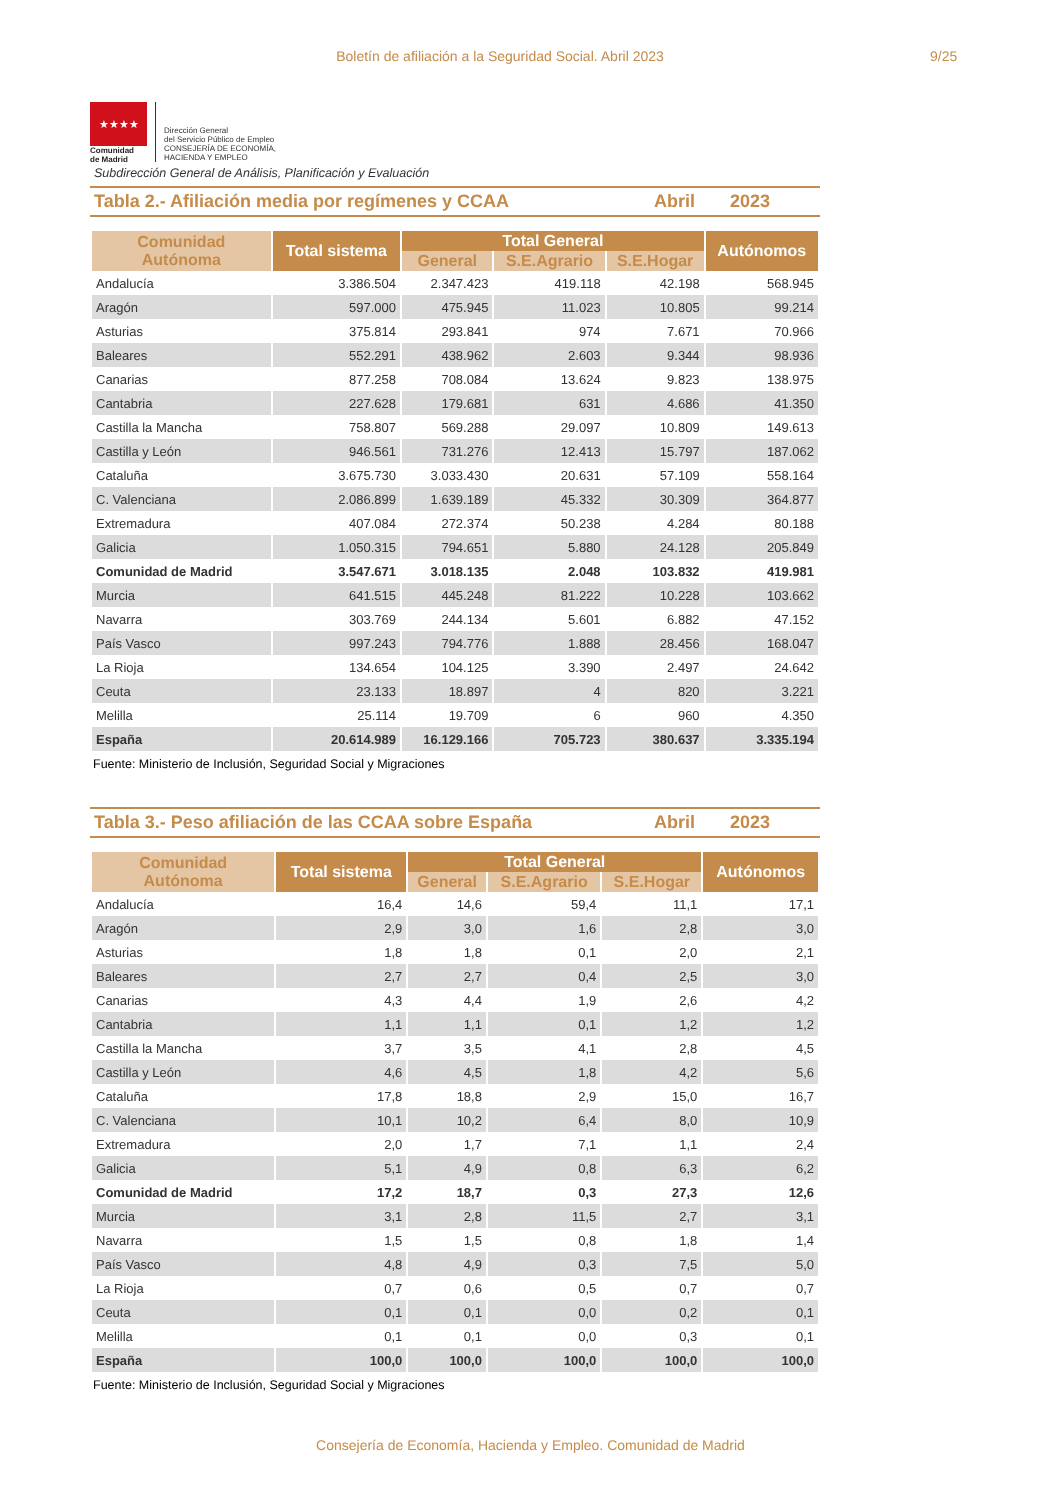Boletín de afiliación a la Seguridad Social. Abril 2023 9/25
★★★★
Comunidad
de Madrid
Dirección General
del Servicio Público de Empleo
CONSEJERÍA DE ECONOMÍA,
HACIENDA Y EMPLEO
Subdirección General de Análisis, Planificación y Evaluación
Tabla 2.- Afiliación media por regímenes y CCAA Abril 2023
| Comunidad Autónoma | Total sistema | Total General | | | Autónomos |
| --- | --- | --- | --- | --- | --- |
| | | General | S.E.Agrario | S.E.Hogar | |
| Andalucía | 3.386.504 | 2.347.423 | 419.118 | 42.198 | 568.945 |
| Aragón | 597.000 | 475.945 | 11.023 | 10.805 | 99.214 |
| Asturias | 375.814 | 293.841 | 974 | 7.671 | 70.966 |
| Baleares | 552.291 | 438.962 | 2.603 | 9.344 | 98.936 |
| Canarias | 877.258 | 708.084 | 13.624 | 9.823 | 138.975 |
| Cantabria | 227.628 | 179.681 | 631 | 4.686 | 41.350 |
| Castilla la Mancha | 758.807 | 569.288 | 29.097 | 10.809 | 149.613 |
| Castilla y León | 946.561 | 731.276 | 12.413 | 15.797 | 187.062 |
| Cataluña | 3.675.730 | 3.033.430 | 20.631 | 57.109 | 558.164 |
| C. Valenciana | 2.086.899 | 1.639.189 | 45.332 | 30.309 | 364.877 |
| Extremadura | 407.084 | 272.374 | 50.238 | 4.284 | 80.188 |
| Galicia | 1.050.315 | 794.651 | 5.880 | 24.128 | 205.849 |
| Comunidad de Madrid | 3.547.671 | 3.018.135 | 2.048 | 103.832 | 419.981 |
| Murcia | 641.515 | 445.248 | 81.222 | 10.228 | 103.662 |
| Navarra | 303.769 | 244.134 | 5.601 | 6.882 | 47.152 |
| País Vasco | 997.243 | 794.776 | 1.888 | 28.456 | 168.047 |
| La Rioja | 134.654 | 104.125 | 3.390 | 2.497 | 24.642 |
| Ceuta | 23.133 | 18.897 | 4 | 820 | 3.221 |
| Melilla | 25.114 | 19.709 | 6 | 960 | 4.350 |
| España | 20.614.989 | 16.129.166 | 705.723 | 380.637 | 3.335.194 |
Fuente: Ministerio de Inclusión, Seguridad Social y Migraciones
Tabla 3.- Peso afiliación de las CCAA sobre España Abril 2023
| Comunidad Autónoma | Total sistema | Total General | | | Autónomos |
| --- | --- | --- | --- | --- | --- |
| | | General | S.E.Agrario | S.E.Hogar | |
| Andalucía | 16,4 | 14,6 | 59,4 | 11,1 | 17,1 |
| Aragón | 2,9 | 3,0 | 1,6 | 2,8 | 3,0 |
| Asturias | 1,8 | 1,8 | 0,1 | 2,0 | 2,1 |
| Baleares | 2,7 | 2,7 | 0,4 | 2,5 | 3,0 |
| Canarias | 4,3 | 4,4 | 1,9 | 2,6 | 4,2 |
| Cantabria | 1,1 | 1,1 | 0,1 | 1,2 | 1,2 |
| Castilla la Mancha | 3,7 | 3,5 | 4,1 | 2,8 | 4,5 |
| Castilla y León | 4,6 | 4,5 | 1,8 | 4,2 | 5,6 |
| Cataluña | 17,8 | 18,8 | 2,9 | 15,0 | 16,7 |
| C. Valenciana | 10,1 | 10,2 | 6,4 | 8,0 | 10,9 |
| Extremadura | 2,0 | 1,7 | 7,1 | 1,1 | 2,4 |
| Galicia | 5,1 | 4,9 | 0,8 | 6,3 | 6,2 |
| Comunidad de Madrid | 17,2 | 18,7 | 0,3 | 27,3 | 12,6 |
| Murcia | 3,1 | 2,8 | 11,5 | 2,7 | 3,1 |
| Navarra | 1,5 | 1,5 | 0,8 | 1,8 | 1,4 |
| País Vasco | 4,8 | 4,9 | 0,3 | 7,5 | 5,0 |
| La Rioja | 0,7 | 0,6 | 0,5 | 0,7 | 0,7 |
| Ceuta | 0,1 | 0,1 | 0,0 | 0,2 | 0,1 |
| Melilla | 0,1 | 0,1 | 0,0 | 0,3 | 0,1 |
| España | 100,0 | 100,0 | 100,0 | 100,0 | 100,0 |
Fuente: Ministerio de Inclusión, Seguridad Social y Migraciones
Consejería de Economía, Hacienda y Empleo. Comunidad de Madrid